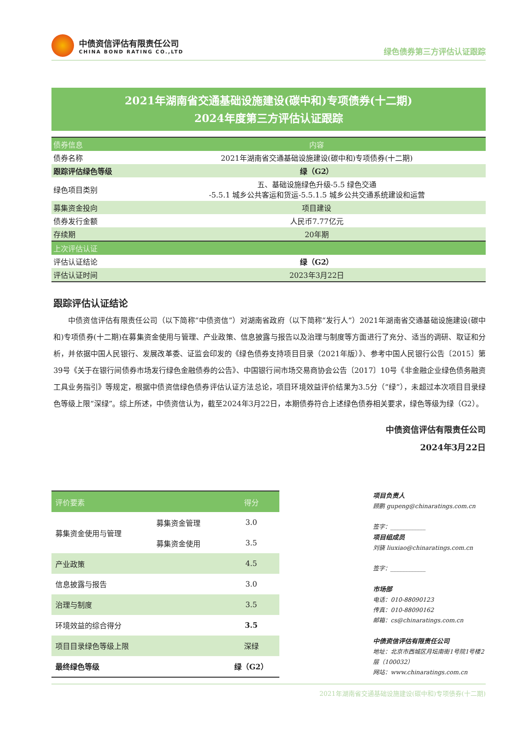中债资信评估有限责任公司
CHINA BOND RATING CO.,LTD
绿色债券第三方评估认证跟踪
2021年湖南省交通基础设施建设(碳中和)专项债券(十二期)
2024年度第三方评估认证跟踪
| 债券信息 | 内容 |
| --- | --- |
| 债券名称 | 2021年湖南省交通基础设施建设(碳中和)专项债券(十二期) |
| 跟踪评估绿色等级 | 绿（G2） |
| 绿色项目类别 | 五、基础设施绿色升级-5.5 绿色交通 -5.5.1 城乡公共客运和货运-5.5.1.5 城乡公共交通系统建设和运营 |
| 募集资金投向 | 项目建设 |
| 债券发行金额 | 人民币7.77亿元 |
| 存续期 | 20年期 |
| 上次评估认证 | |
| 评估认证结论 | 绿（G2） |
| 评估认证时间 | 2023年3月22日 |
跟踪评估认证结论
中债资信评估有限责任公司（以下简称“中债资信”）对湖南省政府（以下简称“发行人”）2021年湖南省交通基础设施建设(碳中和)专项债券(十二期)在募集资金使用与管理、产业政策、信息披露与报告以及治理与制度等方面进行了充分、适当的调研、取证和分析，并依据中国人民银行、发展改革委、证监会印发的《绿色债券支持项目目录（2021年版）》、参考中国人民银行公告〔2015〕第39号《关于在银行间债券市场发行绿色金融债券的公告》、中国银行间市场交易商协会公告〔2017〕10号《非金融企业绿色债务融资工具业务指引》等规定，根据中债资信绿色债券评估认证方法总论，项目环境效益评价结果为3.5分（“绿”），未超过本次项目目录绿色等级上限“深绿”。综上所述，中债资信认为，截至2024年3月22日，本期债券符合上述绿色债券相关要求，绿色等级为绿（G2）。
中债资信评估有限责任公司
2024年3月22日
| 评价要素 | | 得分 |
| --- | --- | --- |
| 募集资金使用与管理 | 募集资金管理 | 3.0 |
| | 募集资金使用 | 3.5 |
| 产业政策 | | 4.5 |
| 信息披露与报告 | | 3.0 |
| 治理与制度 | | 3.5 |
| 环境效益的综合得分 | | 3.5 |
| 项目目录绿色等级上限 | | 深绿 |
| 最终绿色等级 | | 绿（G2） |
项目负责人
顾鹏 gupeng@chinaratings.com.cn
签字：____________
项目组成员
刘骁 liuxiao@chinaratings.com.cn
签字：____________
市场部
电话：010-88090123
传真：010-88090162
邮箱：cs@chinaratings.com.cn
中债资信评估有限责任公司
地址：北京市西城区月坛南街1号院1号楼2层（100032）
网站：www.chinaratings.com.cn
2021年湖南省交通基础设施建设(碳中和)专项债券(十二期)